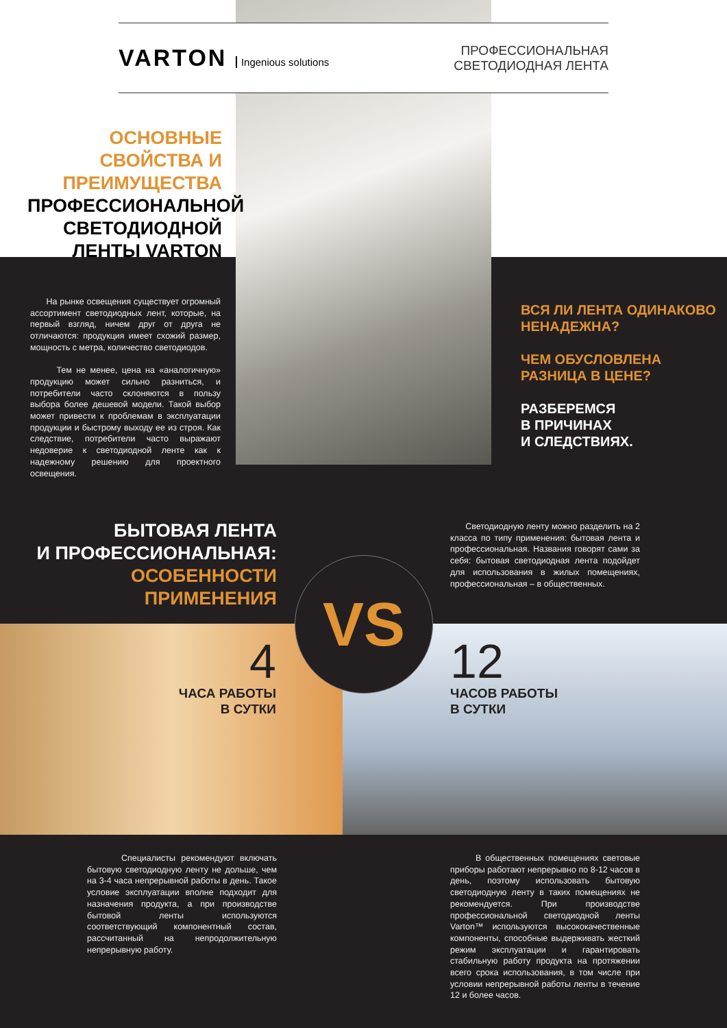VARTON Ingenious solutions
ПРОФЕССИОНАЛЬНАЯ
СВЕТОДИОДНАЯ ЛЕНТА
ОСНОВНЫЕ СВОЙСТВА И ПРЕИМУЩЕСТВА
ПРОФЕССИОНАЛЬНОЙ СВЕТОДИОДНОЙ ЛЕНТЫ VARTON
На рынке освещения существует огромный ассортимент светодиодных лент, которые, на первый взгляд, ничем друг от друга не отличаются: продукция имеет схожий размер, мощность с метра, количество светодиодов.
Тем не менее, цена на «аналогичную» продукцию может сильно разниться, и потребители часто склоняются в пользу выбора более дешевой модели. Такой выбор может привести к проблемам в эксплуатации продукции и быстрому выходу ее из строя. Как следствие, потребители часто выражают недоверие к светодиодной ленте как к надежному решению для проектного освещения.
ВСЯ ЛИ ЛЕНТА ОДИНАКОВО НЕНАДЕЖНА?
ЧЕМ ОБУСЛОВЛЕНА
РАЗНИЦА В ЦЕНЕ?
РАЗБЕРЕМСЯ
В ПРИЧИНАХ
И СЛЕДСТВИЯХ.
БЫТОВАЯ ЛЕНТА
И ПРОФЕССИОНАЛЬНАЯ:
ОСОБЕННОСТИ ПРИМЕНЕНИЯ
Светодиодную ленту можно разделить на 2 класса по типу применения: бытовая лента и профессиональная. Названия говорят сами за себя: бытовая светодиодная лента подойдет для использования в жилых помещениях, профессиональная – в общественных.
4
ЧАСА РАБОТЫ
В СУТКИ
12
ЧАСОВ РАБОТЫ
В СУТКИ
VS
Специалисты рекомендуют включать бытовую светодиодную ленту не дольше, чем на 3-4 часа непрерывной работы в день. Такое условие эксплуатации вполне подходит для назначения продукта, а при производстве бытовой ленты используются соответствующий компонентный состав, рассчитанный на непродолжительную непрерывную работу.
В общественных помещениях световые приборы работают непрерывно по 8-12 часов в день, поэтому использовать бытовую светодиодную ленту в таких помещениях не рекомендуется. При производстве профессиональной светодиодной ленты Varton™ используются высококачественные компоненты, способные выдерживать жесткий режим эксплуатации и гарантировать стабильную работу продукта на протяжении всего срока использования, в том числе при условии непрерывной работы ленты в течение 12 и более часов.